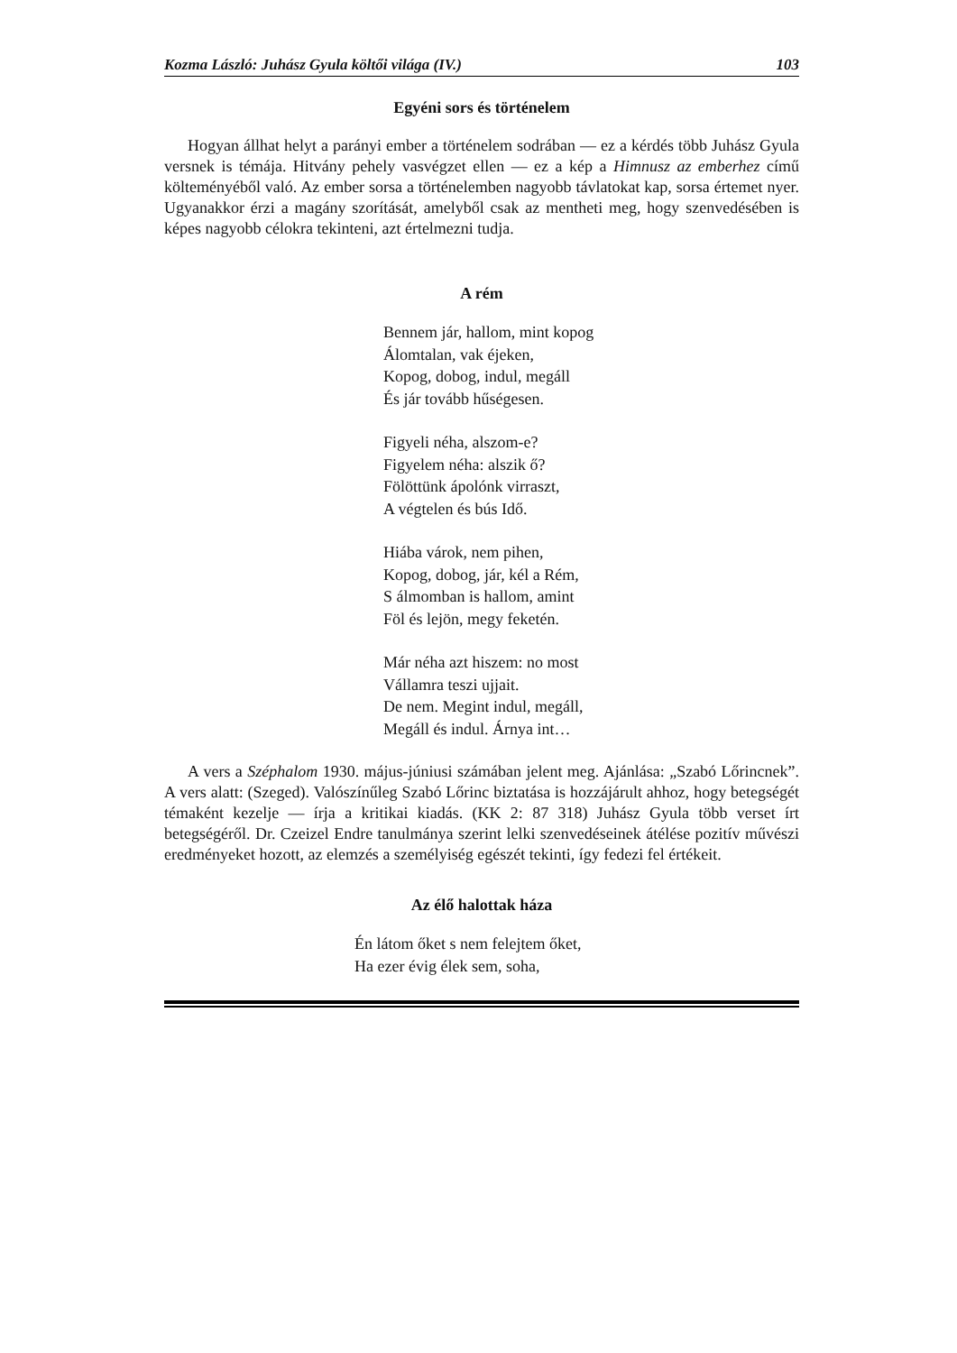Kozma László: Juhász Gyula költői világa (IV.) 103
Egyéni sors és történelem
Hogyan állhat helyt a parányi ember a történelem sodrában — ez a kérdés több Juhász Gyula versnek is témája. Hitvány pehely vasvégzet ellen — ez a kép a Himnusz az emberhez című költeményéből való. Az ember sorsa a történelemben nagyobb távlatokat kap, sorsa értemet nyer. Ugyanakkor érzi a magány szorítását, amelyből csak az mentheti meg, hogy szenvedésében is képes nagyobb célokra tekinteni, azt értelmezni tudja.
A rém
Bennem jár, hallom, mint kopog
Álomtalan, vak éjeken,
Kopog, dobog, indul, megáll
És jár tovább hűségesen.
Figyeli néha, alszom-e?
Figyelem néha: alszik ő?
Fölöttünk ápolónk virraszt,
A végtelen és bús Idő.
Hiába várok, nem pihen,
Kopog, dobog, jár, kél a Rém,
S álmomban is hallom, amint
Föl és lejön, megy feketén.
Már néha azt hiszem: no most
Vállamra teszi ujjait.
De nem. Megint indul, megáll,
Megáll és indul. Árnya int…
A vers a Széphalom 1930. május-júniusi számában jelent meg. Ajánlása: „Szabó Lőrincnek”. A vers alatt: (Szeged). Valószínűleg Szabó Lőrinc biztatása is hozzájárult ahhoz, hogy betegségét témaként kezelje — írja a kritikai kiadás. (KK 2: 87 318) Juhász Gyula több verset írt betegségéről. Dr. Czeizel Endre tanulmánya szerint lelki szenvedéseinek átélése pozitív művészi eredményeket hozott, az elemzés a személyiség egészét tekinti, így fedezi fel értékeit.
Az élő halottak háza
Én látom őket s nem felejtem őket,
Ha ezer évig élek sem, soha,